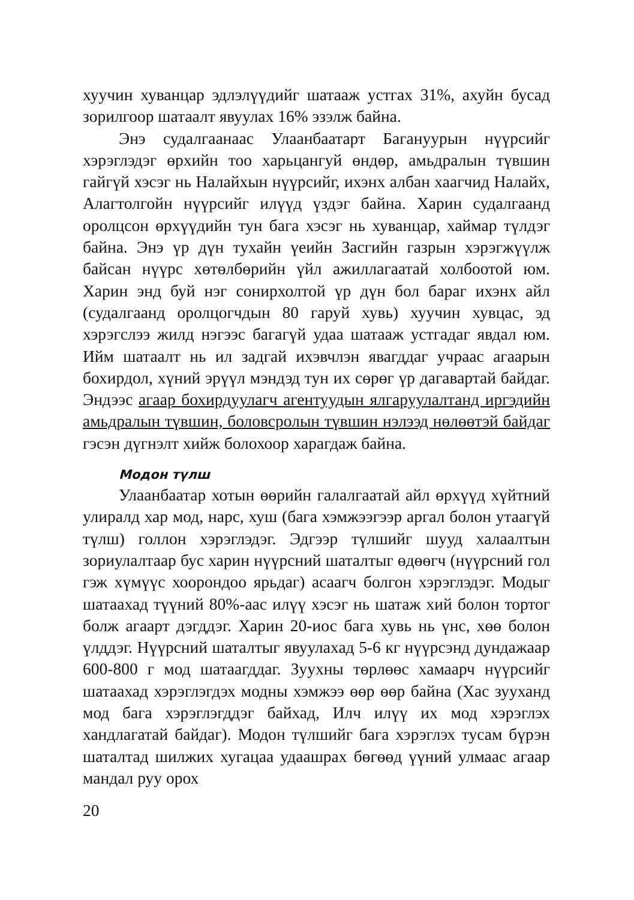хуучин хуванцар эдлэлүүдийг шатааж устгах 31%, ахуйн бусад зорилгоор шатаалт явуулах 16% эзэлж байна.
Энэ судалгаанаас Улаанбаатарт Багануурын нүүрсийг хэрэглэдэг өрхийн тоо харьцангуй өндөр, амьдралын түвшин гайгүй хэсэг нь Налайхын нүүрсийг, ихэнх албан хаагчид Налайх, Алагтолгойн нүүрсийг илүүд үздэг байна. Харин судалгаанд оролцсон өрхүүдийн тун бага хэсэг нь хуванцар, хаймар түлдэг байна. Энэ үр дүн тухайн үеийн Засгийн газрын хэрэгжүүлж байсан нүүрс хөтөлбөрийн үйл ажиллагаатай холбоотой юм. Харин энд буй нэг сонирхолтой үр дүн бол бараг ихэнх айл (судалгаанд оролцогчдын 80 гаруй хувь) хуучин хувцас, эд хэрэгслээ жилд нэгээс багагүй удаа шатааж устгадаг явдал юм. Ийм шатаалт нь ил задгай ихэвчлэн явагддаг учраас агаарын бохирдол, хүний эрүүл мэндэд тун их сөрөг үр дагавартай байдаг. Эндээс агаар бохирдуулагч агентуудын ялгаруулалтанд иргэдийн амьдралын түвшин, боловсролын түвшин нэлээд нөлөөтэй байдаг гэсэн дүгнэлт хийж болохоор харагдаж байна.
Модон түлш
Улаанбаатар хотын өөрийн галалгаатай айл өрхүүд хүйтний улиралд хар мод, нарс, хуш (бага хэмжээгээр аргал болон утаагүй түлш) голлон хэрэглэдэг. Эдгээр түлшийг шууд халаалтын зориулалтаар бус харин нүүрсний шаталтыг өдөөгч (нүүрсний гол гэж хүмүүс хоорондоо ярьдаг) асаагч болгон хэрэглэдэг. Модыг шатаахад түүний 80%-аас илүү хэсэг нь шатаж хий болон тортог болж агаарт дэгддэг. Харин 20-иос бага хувь нь үнс, хөө болон үлддэг. Нүүрсний шаталтыг явуулахад 5-6 кг нүүрсэнд дундажаар 600-800 г мод шатаагддаг. Зуухны төрлөөс хамаарч нүүрсийг шатаахад хэрэглэгдэх модны хэмжээ өөр өөр байна (Хас зууханд мод бага хэрэглэгддэг байхад, Илч илүү их мод хэрэглэх хандлагатай байдаг). Модон түлшийг бага хэрэглэх тусам бүрэн шаталтад шилжих хугацаа удаашрах бөгөөд үүний улмаас агаар мандал руу орох
20